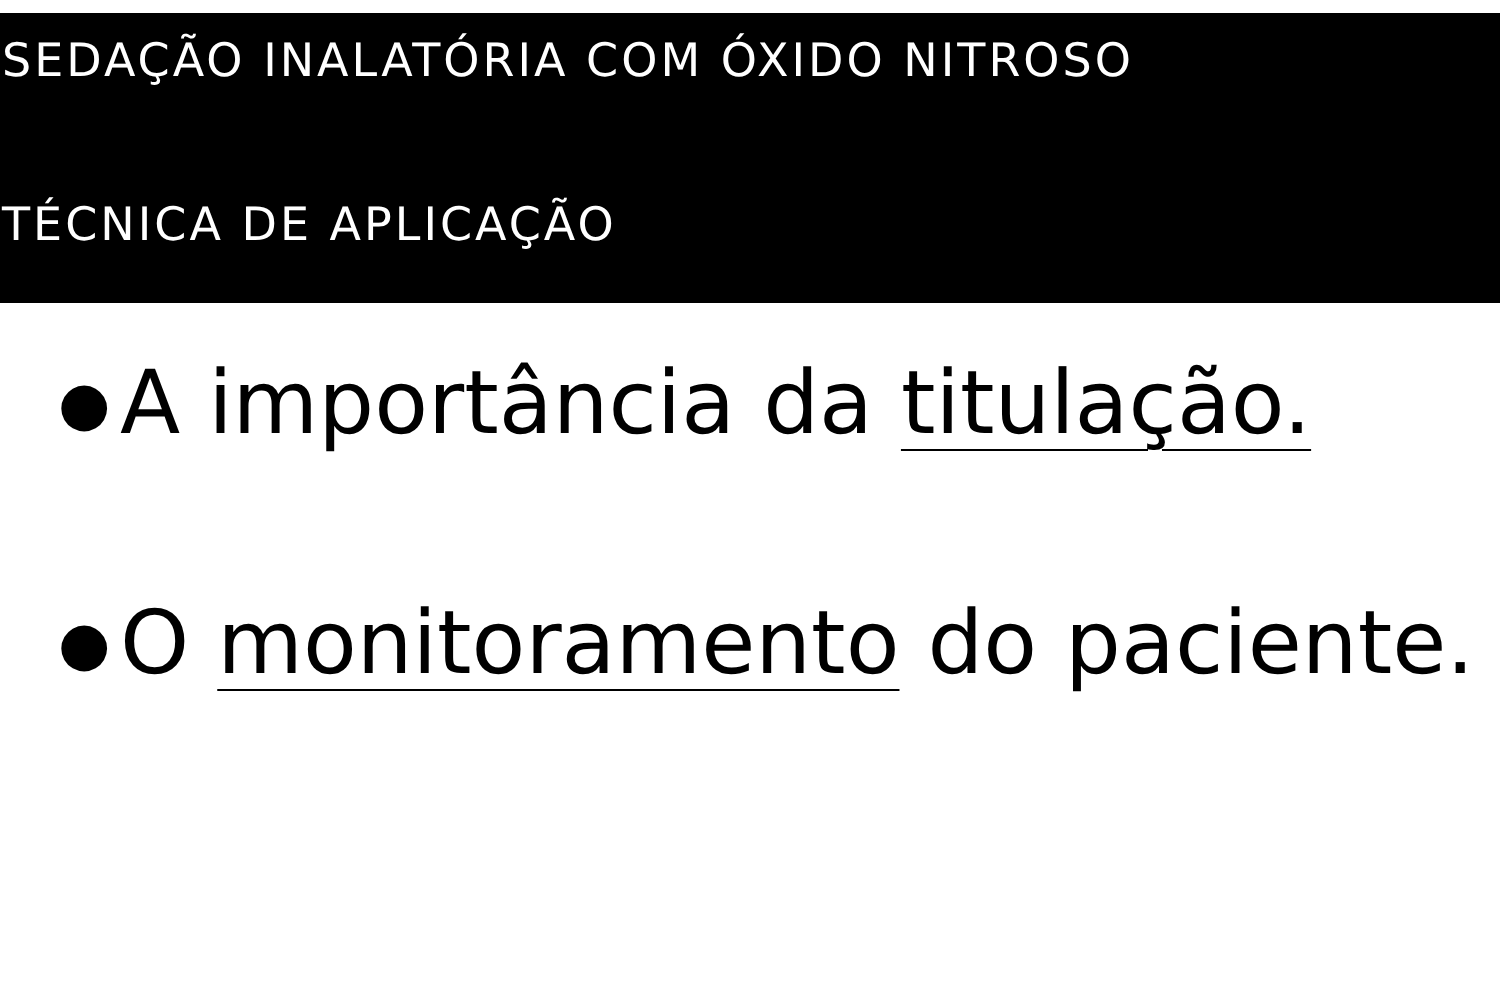SEDAÇÃO INALATÓRIA COM ÓXIDO NITROSO
TÉCNICA DE APLICAÇÃO
● A importância da titulação.
● O monitoramento do paciente.